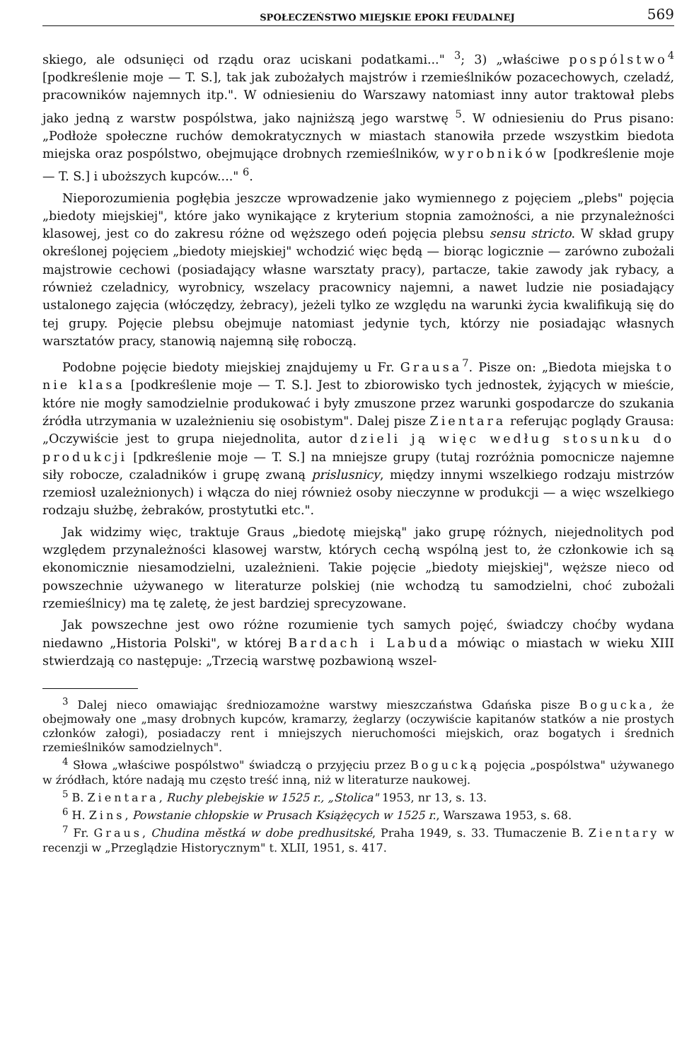SPOŁECZEŃSTWO MIEJSKIE EPOKI FEUDALNEJ 569
skiego, ale odsunięci od rządu oraz uciskani podatkami..." <sup>3</sup>; 3) „właściwe pospólstwo<sup>4</sup> [podkreślenie moje — T. S.], tak jak zubożałych majstrów i rzemieślników pozacechowych, czeladź, pracowników najemnych itp.". W odniesieniu do Warszawy natomiast inny autor traktował plebs jako jedną z warstw pospólstwa, jako najniższą jego warstwę <sup>5</sup>. W odniesieniu do Prus pisano: „Podłoże społeczne ruchów demokratycznych w miastach stanowiła przede wszystkim biedota miejska oraz pospólstwo, obejmujące drobnych rzemieślników, wyrobników [podkreślenie moje — T. S.] i uboższych kupców...." <sup>6</sup>.
Nieporozumienia pogłębia jeszcze wprowadzenie jako wymiennego z pojęciem „plebs" pojęcia „biedoty miejskiej", które jako wynikające z kryterium stopnia zamożności, a nie przynależności klasowej, jest co do zakresu różne od węższego odeń pojęcia plebsu sensu stricto. W skład grupy określonej pojęciem „biedoty miejskiej" wchodzić więc będą — biorąc logicznie — zarówno zubożali majstrowie cechowi (posiadający własne warsztaty pracy), partacze, takie zawody jak rybacy, a również czeladnicy, wyrobnicy, wszelacy pracownicy najemni, a nawet ludzie nie posiadający ustalonego zajęcia (włóczędzy, żebracy), jeżeli tylko ze względu na warunki życia kwalifikują się do tej grupy. Pojęcie plebsu obejmuje natomiast jedynie tych, którzy nie posiadając własnych warsztatów pracy, stanowią najemną siłę roboczą.
Podobne pojęcie biedoty miejskiej znajdujemy u Fr. Grausa<sup>7</sup>. Pisze on: „Biedota miejska to nie klasa [podkreślenie moje — T. S.]. Jest to zbiorowisko tych jednostek, żyjących w mieście, które nie mogły samodzielnie produkować i były zmuszone przez warunki gospodarcze do szukania źródła utrzymania w uzależnieniu się osobistym". Dalej pisze Zientara referując poglądy Grausa: „Oczywiście jest to grupa niejednolita, autor dzieli ją więc według stosunku do produkcji [pdkreślenie moje — T. S.] na mniejsze grupy (tutaj rozróżnia pomocnicze najemne siły robocze, czaladników i grupę zwaną prislusnicy, między innymi wszelkiego rodzaju mistrzów rzemiosł uzależnionych) i włącza do niej również osoby nieczynne w produkcji — a więc wszelkiego rodzaju służbę, żebraków, prostytutki etc.".
Jak widzimy więc, traktuje Graus „biedotę miejską" jako grupę różnych, niejednolitych pod względem przynależności klasowej warstw, których cechą wspólną jest to, że członkowie ich są ekonomicznie niesamodzielni, uzależnieni. Takie pojęcie „biedoty miejskiej", węższe nieco od powszechnie używanego w literaturze polskiej (nie wchodzą tu samodzielni, choć zubożali rzemieślnicy) ma tę zaletę, że jest bardziej sprecyzowane.
Jak powszechne jest owo różne rozumienie tych samych pojęć, świadczy choćby wydana niedawno „Historia Polski", w której Bardach i Labuda mówiąc o miastach w wieku XIII stwierdzają co następuje: „Trzecią warstwę pozbawioną wszel-
<sup>3</sup> Dalej nieco omawiając średniozamożne warstwy mieszczaństwa Gdańska pisze Bogucka, że obejmowały one „masy drobnych kupców, kramarzy, żeglarzy (oczywiście kapitanów statków a nie prostych członków załogi), posiadaczy rent i mniejszych nieruchomości miejskich, oraz bogatych i średnich rzemieślników samodzielnych".
<sup>4</sup> Słowa „właściwe pospólstwo" świadczą o przyjęciu przez Bogucką pojęcia „pospólstwa" używanego w źródłach, które nadają mu często treść inną, niż w literaturze naukowej.
<sup>5</sup> B. Zientara, Ruchy plebejskie w 1525 r., „Stolica" 1953, nr 13, s. 13.
<sup>6</sup> H. Zins, Powstanie chłopskie w Prusach Książęcych w 1525 r., Warszawa 1953, s. 68.
<sup>7</sup> Fr. Graus, Chudina městká w dobe predhusitské, Praha 1949, s. 33. Tłumaczenie B. Zientary w recenzji w „Przeglądzie Historycznym" t. XLII, 1951, s. 417.